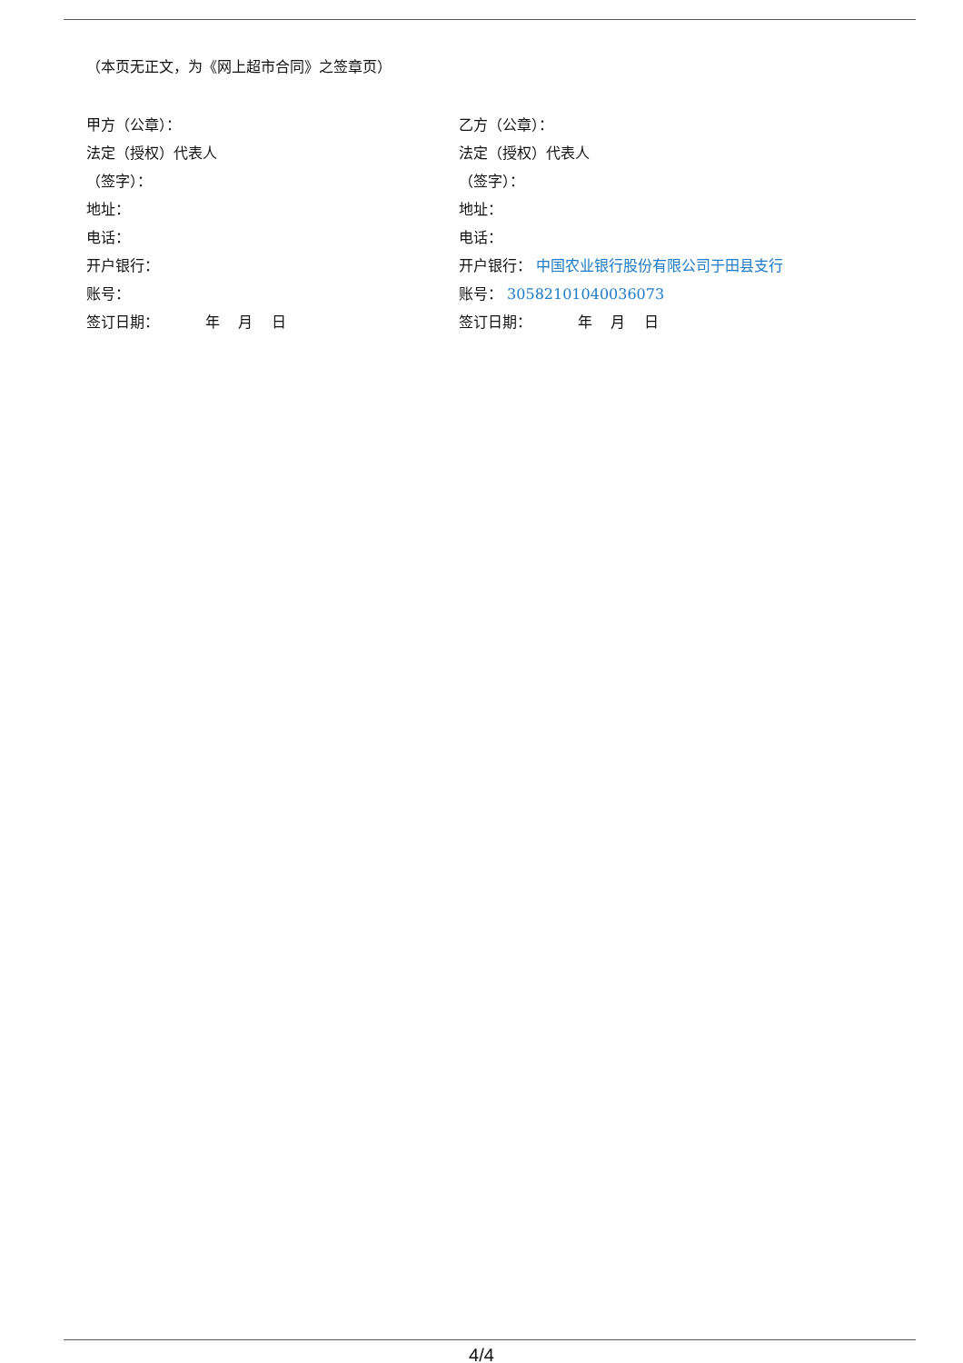（本页无正文，为《网上超市合同》之签章页）
甲方（公章）：
法定（授权）代表人
（签字）：
地址：
电话：
开户银行：
账号：
签订日期： 年 月 日
乙方（公章）：
法定（授权）代表人
（签字）：
地址：
电话：
开户银行： 中国农业银行股份有限公司于田县支行
账号： 30582101040036073
签订日期： 年 月 日
4/4